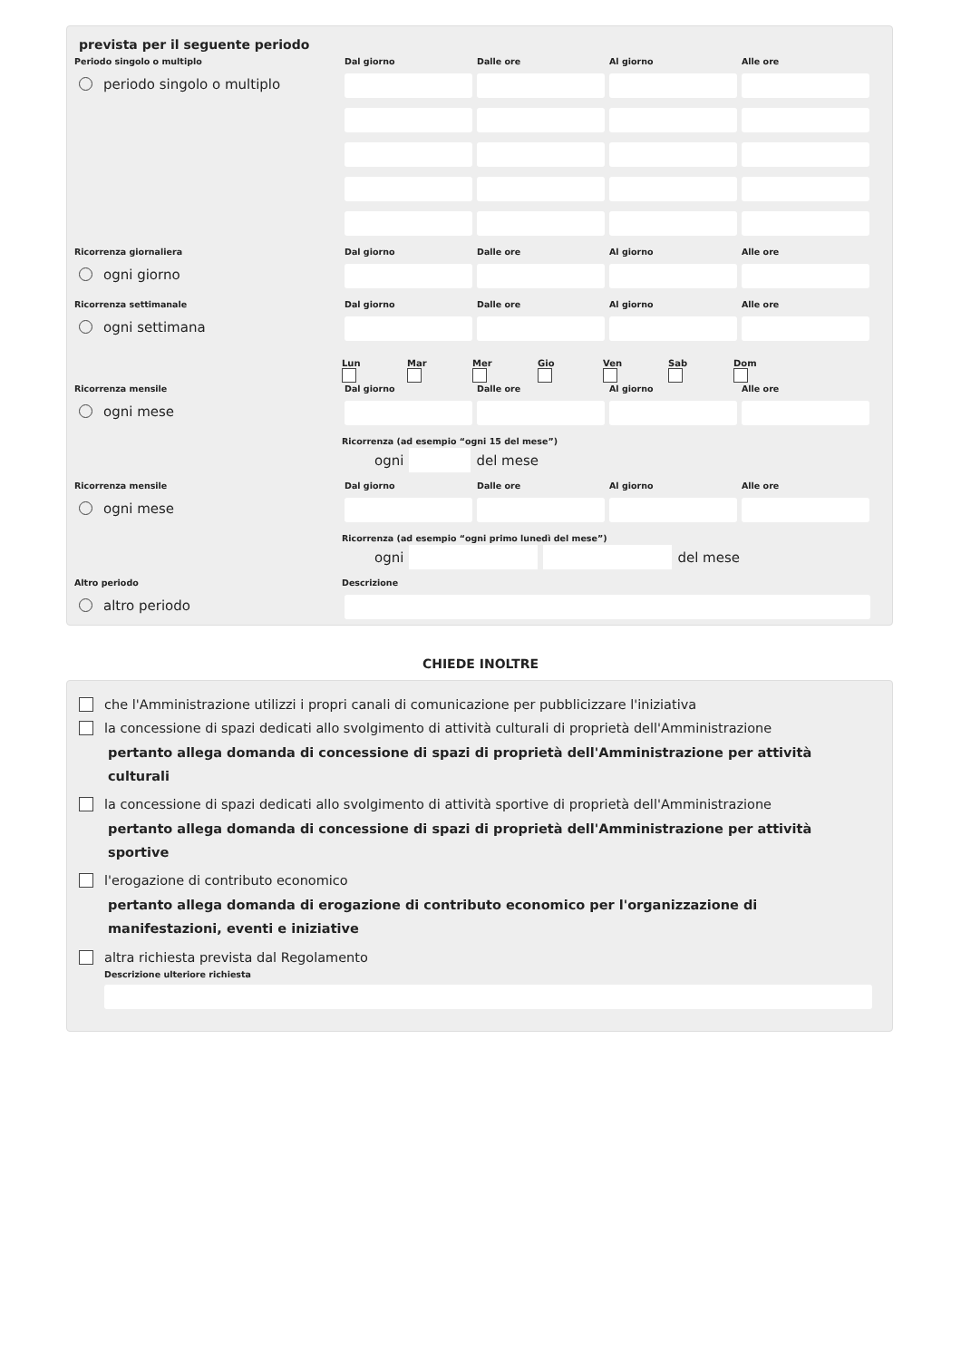prevista per il seguente periodo
Periodo singolo o multiplo
periodo singolo o multiplo
Dal giorno Dalle ore Al giorno Alle ore
Ricorrenza giornaliera
ogni giorno
Dal giorno Dalle ore Al giorno Alle ore
Ricorrenza settimanale
ogni settimana
Dal giorno Dalle ore Al giorno Alle ore
Lun Mar Mer Gio Ven Sab Dom
Ricorrenza mensile
ogni mese
Dal giorno Dalle ore Al giorno Alle ore
Ricorrenza (ad esempio “ogni 15 del mese”)
ogni del mese
Ricorrenza mensile
ogni mese
Dal giorno Dalle ore Al giorno Alle ore
Ricorrenza (ad esempio “ogni primo lunedì del mese”)
ogni del mese
Altro periodo
altro periodo
Descrizione
CHIEDE INOLTRE
che l'Amministrazione utilizzi i propri canali di comunicazione per pubblicizzare l'iniziativa
la concessione di spazi dedicati allo svolgimento di attività culturali di proprietà dell'Amministrazione
pertanto allega domanda di concessione di spazi di proprietà dell'Amministrazione per attività culturali
la concessione di spazi dedicati allo svolgimento di attività sportive di proprietà dell'Amministrazione
pertanto allega domanda di concessione di spazi di proprietà dell'Amministrazione per attività sportive
l'erogazione di contributo economico
pertanto allega domanda di erogazione di contributo economico per l'organizzazione di manifestazioni, eventi e iniziative
altra richiesta prevista dal Regolamento
Descrizione ulteriore richiesta